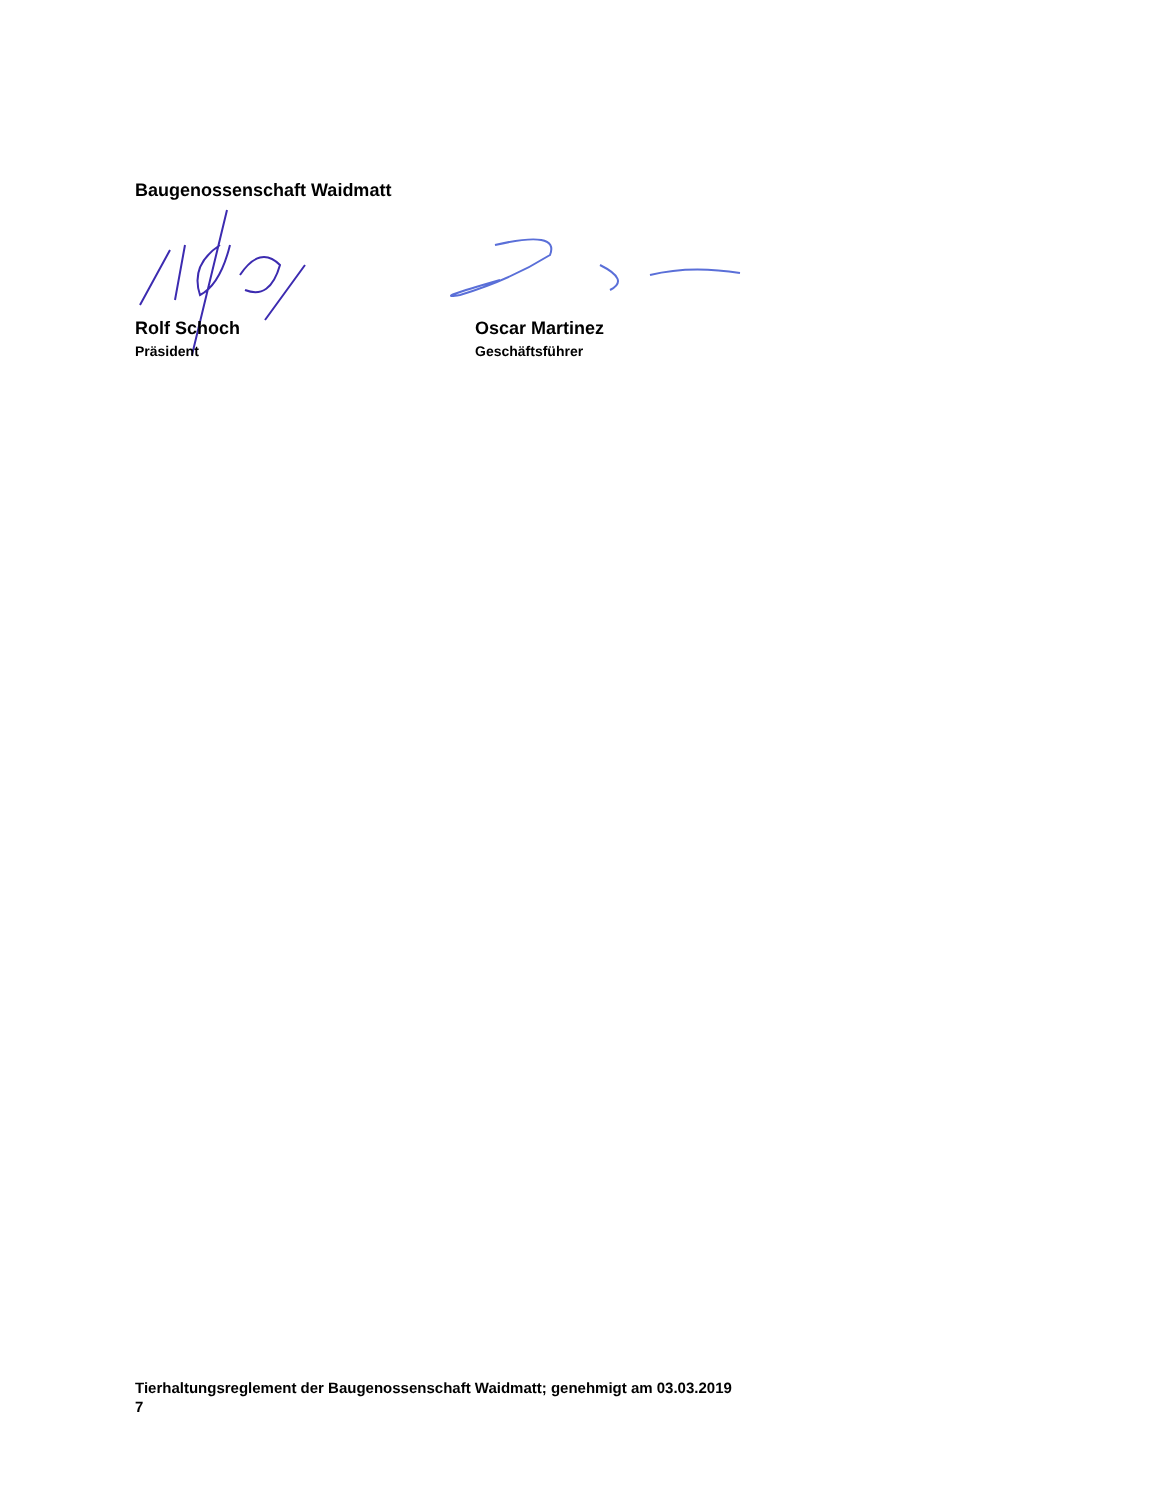Baugenossenschaft Waidmatt
Rolf Schoch
Präsident
Oscar Martinez
Geschäftsführer
Tierhaltungsreglement der Baugenossenschaft Waidmatt; genehmigt am 03.03.2019
7